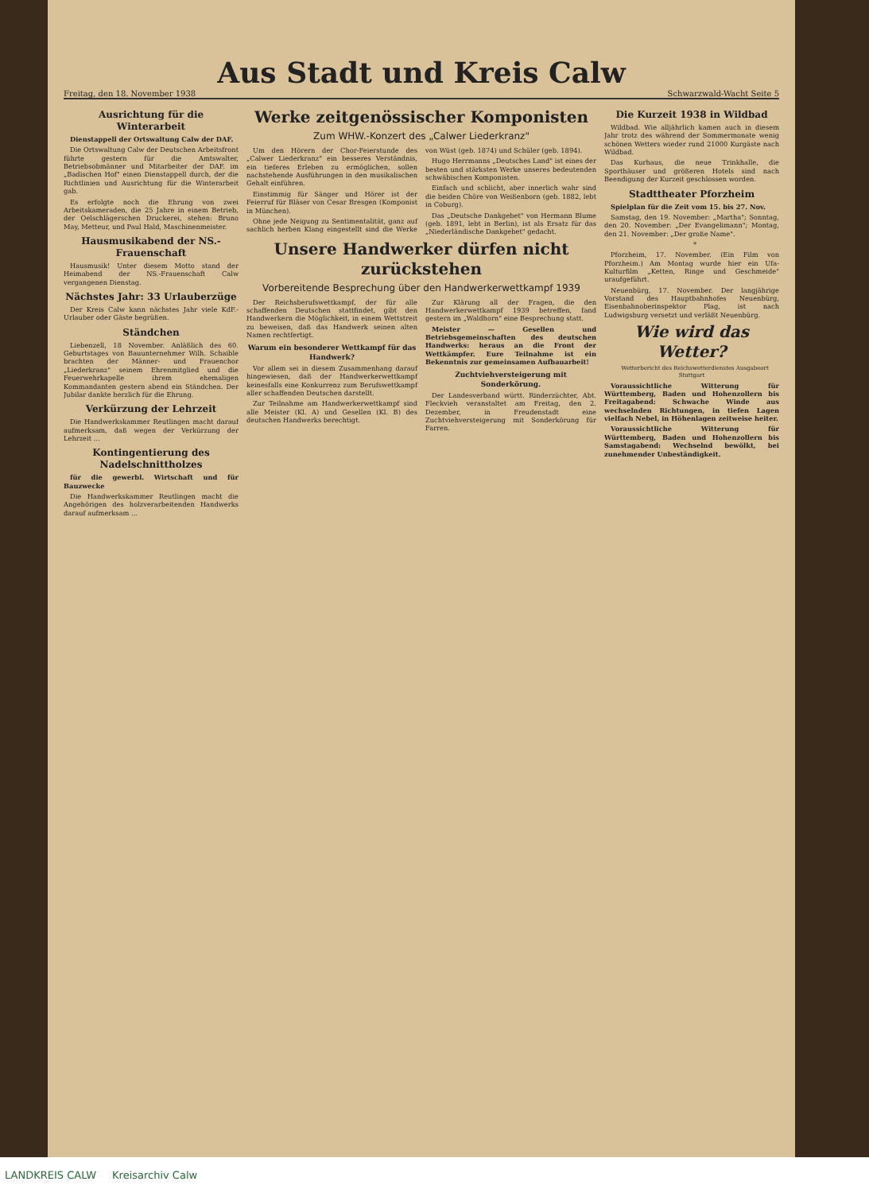Aus Stadt und Kreis Calw
Freitag, den 18. November 1938 Schwarzwald-Wacht Seite 5
Ausrichtung für die Winterarbeit
Dienstappell der Ortswaltung Calw der DAF.
Die Ortswaltung Calw der Deutschen Arbeitsfront führte gestern für die Amtswalter, Betriebsobmänner und Mitarbeiter der DAF. im „Badischen Hof" einen Dienstappell durch, der die Richtlinien und Ausrichtung für die Winterarbeit gab.
Es erfolgte noch die Ehrung von zwei Arbeitskameraden, die 25 Jahre in einem Betrieb, der Oelschlägerschen Druckerei, stehen: Bruno May, Metteur, und Paul Hald, Maschinenmeister.
Hausmusikabend der NS.-Frauenschaft
Hausmusik! Unter diesem Motto stand der Heimabend der NS.-Frauenschaft Calw vergangenen Dienstag.
Nächstes Jahr: 33 Urlauberzüge
Der Kreis Calw kann nächstes Jahr viele KdF.-Urlauber oder Gäste begrüßen.
Ständchen
Liebenzell, 18 November. Anläßlich des 60. Geburtstages von Bauunternehmer Wilh. Schaible brachten der Männer- und Frauenchor „Liederkranz" seinem Ehrenmitglied und die Feuerwehrkapelle ihrem ehemaligen Kommandanten gestern abend ein Ständchen. Der Jubilar dankte herzlich für die Ehrung.
Verkürzung der Lehrzeit
Die Handwerkskammer Reutlingen macht darauf aufmerksam, daß wegen der Verkürzung der Lehrzeit ...
Kontingentierung des Nadelschnittholzes
für die gewerbl. Wirtschaft und für Bauzwecke
Die Handwerkskammer Reutlingen macht die Angehörigen des holzverarbeitenden Handwerks darauf aufmerksam ...
Werke zeitgenössischer Komponisten
Zum WHW.-Konzert des „Calwer Liederkranz"
Um den Hörern der Chor-Feierstunde des „Calwer Liederkranz" ein besseres Verständnis, ein tieferes Erleben zu ermöglichen, sollen nachstehende Ausführungen in den musikalischen Gehalt einführen.
Einstimmig für Sänger und Hörer ist der Feierruf für Bläser von Cesar Bresgen (Komponist in München).
Ohne jede Neigung zu Sentimentalität, ganz auf sachlich herben Klang eingestellt sind die Werke von Wüst (geb. 1874) und Schüler (geb. 1894).
Hugo Herrmanns „Deutsches Land" ist eines der besten und stärksten Werke unseres bedeutenden schwäbischen Komponisten.
Einfach und schlicht, aber innerlich wahr sind die beiden Chöre von Weißenborn (geb. 1882, lebt in Coburg).
Das „Deutsche Dankgebet" von Hermann Blume (geb. 1891, lebt in Berlin), ist als Ersatz für das „Niederländische Dankgebet" gedacht.
Unsere Handwerker dürfen nicht zurückstehen
Vorbereitende Besprechung über den Handwerkerwettkampf 1939
Der Reichsberufswettkampf, der für alle schaffenden Deutschen stattfindet, gibt den Handwerkern die Möglichkeit, in einem Wettstreit zu beweisen, daß das Handwerk seinen alten Namen rechtfertigt.
Warum ein besonderer Wettkampf für das Handwerk?
Vor allem sei in diesem Zusammenhang darauf hingewiesen, daß der Handwerkerwettkampf keinesfalls eine Konkurrenz zum Berufswettkampf aller schaffenden Deutschen darstellt.
Zur Teilnahme am Handwerkerwettkampf sind alle Meister (Kl. A) und Gesellen (Kl. B) des deutschen Handwerks berechtigt.
Zur Klärung all der Fragen, die den Handwerkerwettkampf 1939 betreffen, fand gestern im „Waldhorn" eine Besprechung statt.
Meister — Gesellen und Betriebsgemeinschaften des deutschen Handwerks: heraus an die Front der Wettkämpfer. Eure Teilnahme ist ein Bekenntnis zur gemeinsamen Aufbauarbeit!
Zuchtviehversteigerung mit Sonderkörung.
Der Landesverband württ. Rinderzüchter, Abt. Fleckvieh veranstaltet am Freitag, den 2. Dezember, in Freudenstadt eine Zuchtviehversteigerung mit Sonderkörung für Farren.
Die Kurzeit 1938 in Wildbad
Wildbad. Wie alljährlich kamen auch in diesem Jahr trotz des während der Sommermonate wenig schönen Wetters wieder rund 21000 Kurgäste nach Wildbad.
Das Kurhaus, die neue Trinkhalle, die Sporthäuser und größeren Hotels sind nach Beendigung der Kurzeit geschlossen worden.
Stadttheater Pforzheim
Spielplan für die Zeit vom 15. bis 27. Nov.
Samstag, den 19. November: „Martha"; Sonntag, den 20. November: „Der Evangelimann"; Montag, den 21. November: „Der große Name".
*
Pforzheim, 17. November. (Ein Film von Pforzheim.) Am Montag wurde hier ein Ufa-Kulturfilm „Ketten, Ringe und Geschmeide" uraufgeführt.
Neuenbürg, 17. November. Der langjährige Vorstand des Hauptbahnhofes Neuenbürg, Eisenbahnoberinspektor Plag, ist nach Ludwigsburg versetzt und verläßt Neuenbürg.
Wie wird das Wetter?
Wetterbericht des Reichswetterdienstes Ausgabeort Stuttgart
Voraussichtliche Witterung für Württemberg, Baden und Hohenzollern bis Freitagabend: Schwache Winde aus wechselnden Richtungen, in tiefen Lagen vielfach Nebel, in Höhenlagen zeitweise heiter.
Voraussichtliche Witterung für Württemberg, Baden und Hohenzollern bis Samstagabend: Wechselnd bewölkt, bei zunehmender Unbeständigkeit.
LANDKREIS CALW Kreisarchiv Calw